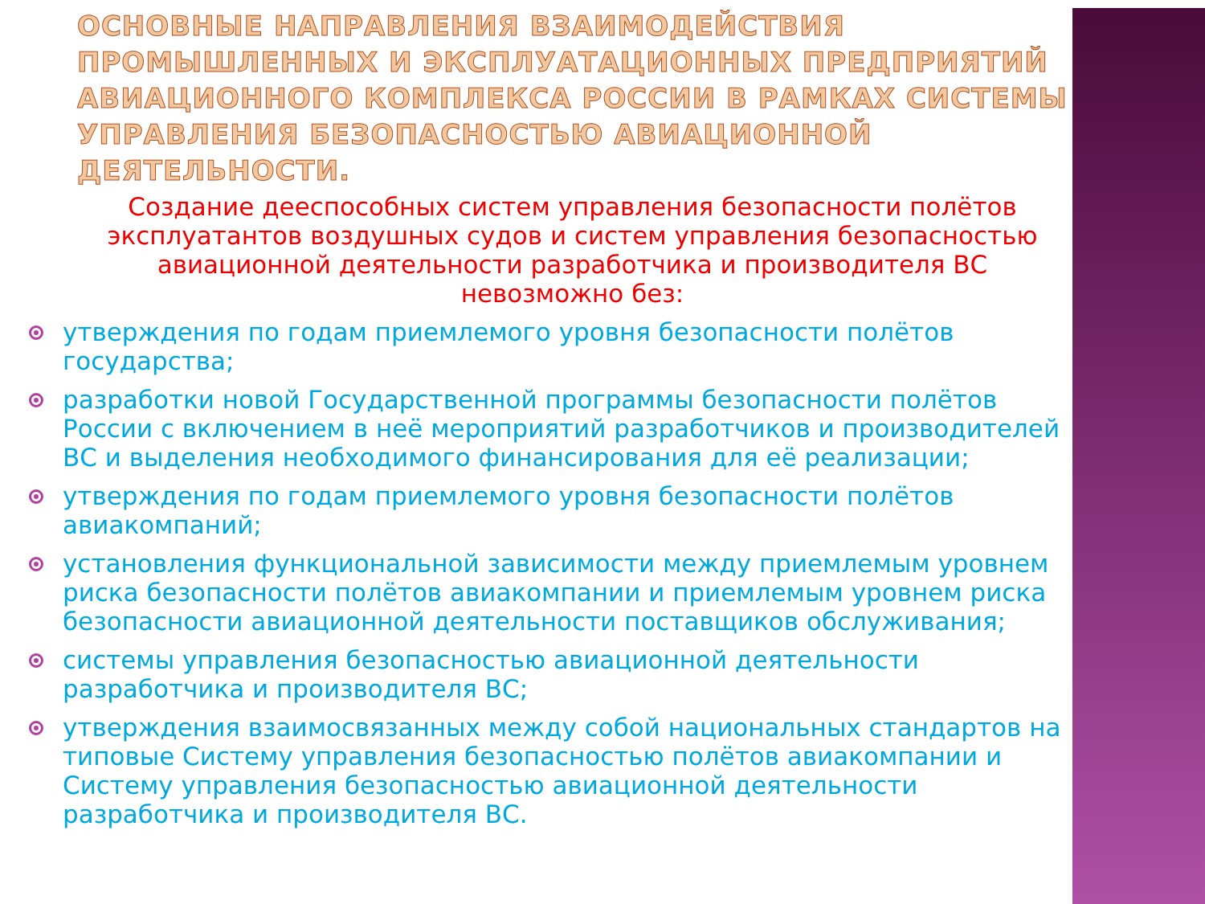ОСНОВНЫЕ НАПРАВЛЕНИЯ ВЗАИМОДЕЙСТВИЯ ПРОМЫШЛЕННЫХ И ЭКСПЛУАТАЦИОННЫХ ПРЕДПРИЯТИЙ АВИАЦИОННОГО КОМПЛЕКСА РОССИИ В РАМКАХ СИСТЕМЫ УПРАВЛЕНИЯ БЕЗОПАСНОСТЬЮ АВИАЦИОННОЙ ДЕЯТЕЛЬНОСТИ.
Создание дееспособных систем управления безопасности полётов эксплуатантов воздушных судов и систем управления безопасностью авиационной деятельности разработчика и производителя ВС невозможно без:
утверждения по годам приемлемого уровня безопасности полётов государства;
разработки новой Государственной программы безопасности полётов России с включением в неё мероприятий разработчиков и производителей ВС и выделения необходимого финансирования для её реализации;
утверждения по годам приемлемого уровня безопасности полётов авиакомпаний;
установления функциональной зависимости между приемлемым уровнем риска безопасности полётов авиакомпании и приемлемым уровнем риска безопасности авиационной деятельности поставщиков обслуживания;
системы управления безопасностью авиационной деятельности разработчика и производителя ВС;
утверждения взаимосвязанных между собой национальных стандартов на типовые Систему управления безопасностью полётов авиакомпании и Систему управления безопасностью авиационной деятельности разработчика и производителя ВС.